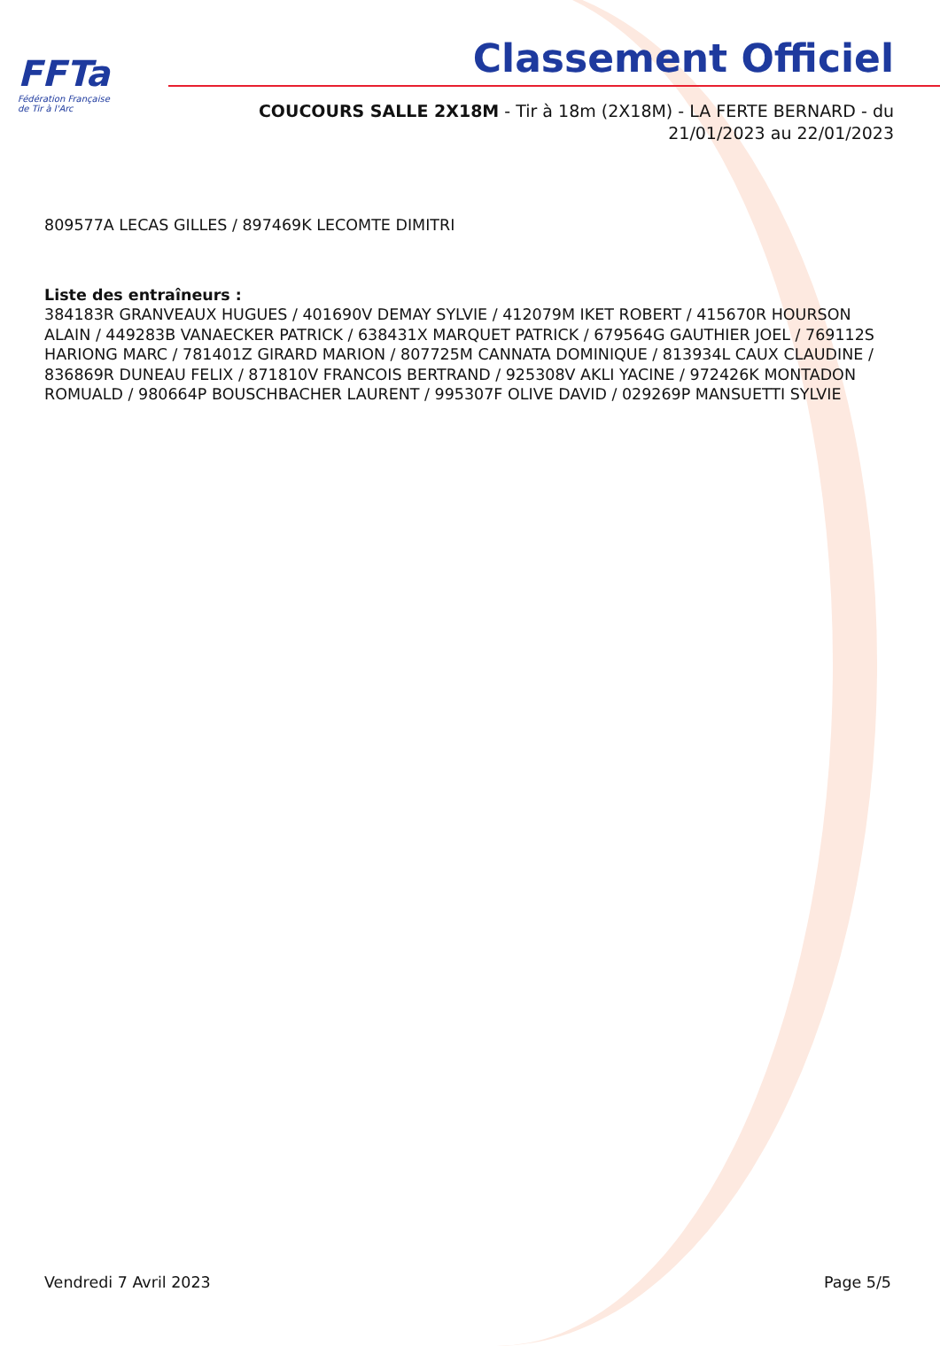FFTa
Fédération Française
de Tir à l'Arc
Classement Officiel
COUCOURS SALLE 2X18M - Tir à 18m (2X18M) - LA FERTE BERNARD - du 21/01/2023 au 22/01/2023
809577A LECAS GILLES / 897469K LECOMTE DIMITRI
Liste des entraîneurs :
384183R GRANVEAUX HUGUES / 401690V DEMAY SYLVIE / 412079M IKET ROBERT / 415670R HOURSON ALAIN / 449283B VANAECKER PATRICK / 638431X MARQUET PATRICK / 679564G GAUTHIER JOEL / 769112S HARIONG MARC / 781401Z GIRARD MARION / 807725M CANNATA DOMINIQUE / 813934L CAUX CLAUDINE / 836869R DUNEAU FELIX / 871810V FRANCOIS BERTRAND / 925308V AKLI YACINE / 972426K MONTADON ROMUALD / 980664P BOUSCHBACHER LAURENT / 995307F OLIVE DAVID / 029269P MANSUETTI SYLVIE
Vendredi 7 Avril 2023 Page 5/5